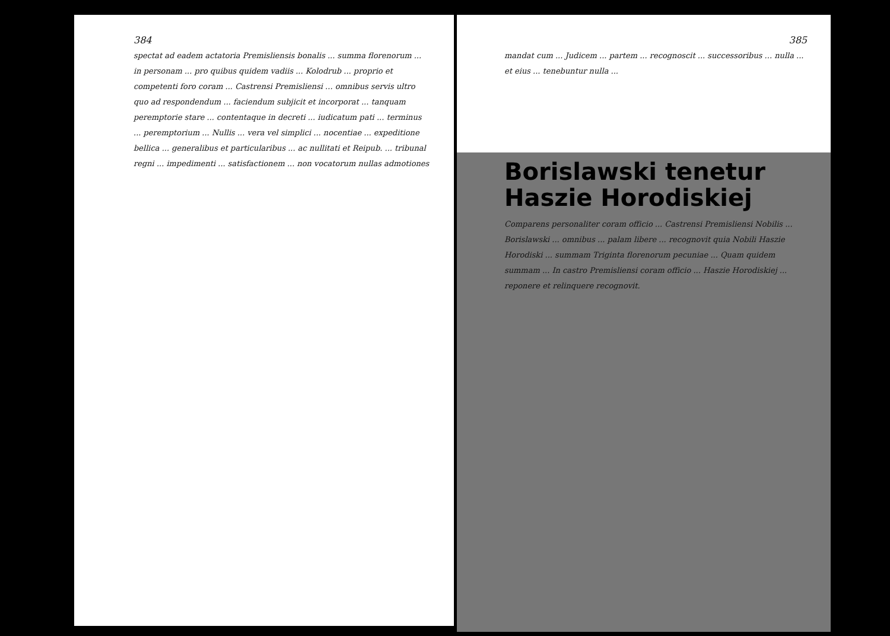384
spectat ad eadem actatoria Premisliensis bonalis ... summa florenorum ... in personam ... pro quibus quidem vadiis ... Kolodrub ... proprio et competenti foro coram ... Castrensi Premisliensi ... omnibus servis ultro quo ad respondendum ... faciendum subjicit et incorporat ... tanquam peremptorie stare ... contentaque in decreti ... iudicatum pati ... terminus ... peremptorium ... Nullis ... vera vel simplici ... nocentiae ... expeditione bellica ... generalibus et particularibus ... ac nullitati et Reipub. ... tribunal regni ... impedimenti ... satisfactionem ... non vocatorum nullas admotiones
385
mandat cum ... Judicem ... partem ... recognoscit ... successoribus ... nulla ... et eius ... tenebuntur nulla ...
Borislawski tenetur
Haszie Horodiskiej
Comparens personaliter coram officio ... Castrensi Premisliensi Nobilis ... Borislawski ... omnibus ... palam libere ... recognovit quia Nobili Haszie Horodiski ... summam Triginta florenorum pecuniae ... Quam quidem summam ... In castro Premisliensi coram officio ... Haszie Horodiskiej ... reponere et relinquere recognovit.